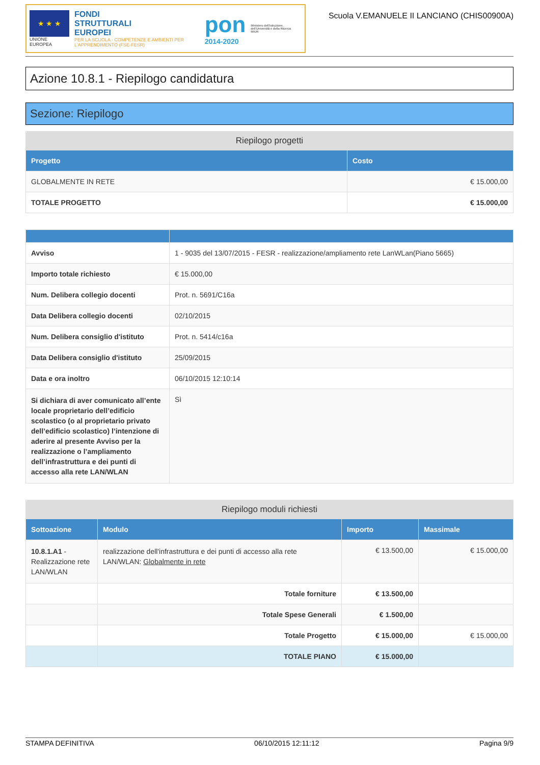★ ★ ★
UNIONE EUROPEA
FONDI
STRUTTURALI
EUROPEI
PER LA SCUOLA - COMPETENZE E AMBIENTI PER L'APPRENDIMENTO (FSE-FESR)
pon
2014-2020
Ministero dell'Istruzione, dell'Università e della Ricerca
MIUR
Scuola V.EMANUELE II LANCIANO (CHIS00900A)
Azione 10.8.1 - Riepilogo candidatura
Sezione: Riepilogo
| Riepilogo progetti | |
| Progetto | Costo |
| GLOBALMENTE IN RETE | € 15.000,00 |
| TOTALE PROGETTO | € 15.000,00 |
| Avviso | 1 - 9035 del 13/07/2015 - FESR - realizzazione/ampliamento rete LanWLan(Piano 5665) |
| Importo totale richiesto | € 15.000,00 |
| Num. Delibera collegio docenti | Prot. n. 5691/C16a |
| Data Delibera collegio docenti | 02/10/2015 |
| Num. Delibera consiglio d'istituto | Prot. n. 5414/c16a |
| Data Delibera consiglio d'istituto | 25/09/2015 |
| Data e ora inoltro | 06/10/2015 12:10:14 |
| Si dichiara di aver comunicato all’ente locale proprietario dell’edificio scolastico (o al proprietario privato dell’edificio scolastico) l’intenzione di aderire al presente Avviso per la realizzazione o l’ampliamento dell’infrastruttura e dei punti di accesso alla rete LAN/WLAN | Sì |
| Riepilogo moduli richiesti | | | |
| Sottoazione | Modulo | Importo | Massimale |
| 10.8.1.A1 - Realizzazione rete LAN/WLAN | realizzazione dell'infrastruttura e dei punti di accesso alla rete LAN/WLAN: Globalmente in rete | € 13.500,00 | € 15.000,00 |
| | Totale forniture | € 13.500,00 | |
| | Totale Spese Generali | € 1.500,00 | |
| | Totale Progetto | € 15.000,00 | € 15.000,00 |
| | TOTALE PIANO | € 15.000,00 | |
STAMPA DEFINITIVA 06/10/2015 12:11:12 Pagina 9/9